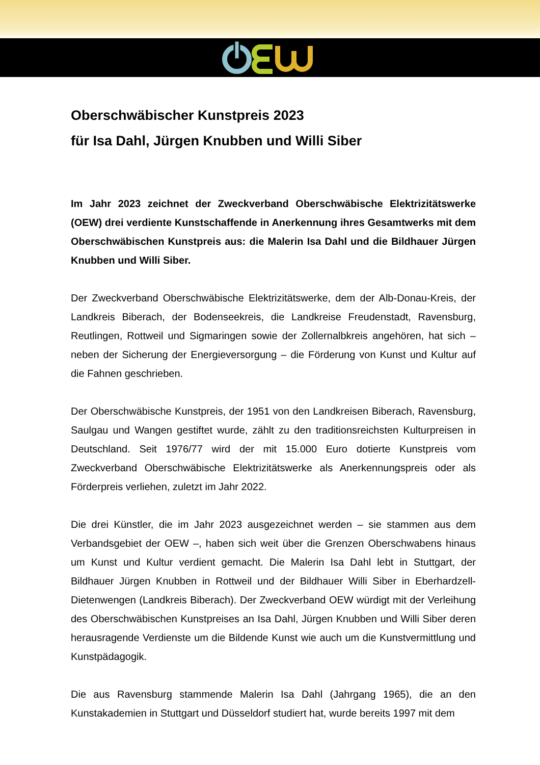Oberschwäbischer Kunstpreis 2023
für Isa Dahl, Jürgen Knubben und Willi Siber
Im Jahr 2023 zeichnet der Zweckverband Oberschwäbische Elektrizitätswerke (OEW) drei verdiente Kunstschaffende in Anerkennung ihres Gesamtwerks mit dem Oberschwäbischen Kunstpreis aus: die Malerin Isa Dahl und die Bildhauer Jürgen Knubben und Willi Siber.
Der Zweckverband Oberschwäbische Elektrizitätswerke, dem der Alb-Donau-Kreis, der Landkreis Biberach, der Bodenseekreis, die Landkreise Freudenstadt, Ravensburg, Reutlingen, Rottweil und Sigmaringen sowie der Zollernalbkreis angehören, hat sich – neben der Sicherung der Energieversorgung – die Förderung von Kunst und Kultur auf die Fahnen geschrieben.
Der Oberschwäbische Kunstpreis, der 1951 von den Landkreisen Biberach, Ravensburg, Saulgau und Wangen gestiftet wurde, zählt zu den traditionsreichsten Kulturpreisen in Deutschland. Seit 1976/77 wird der mit 15.000 Euro dotierte Kunstpreis vom Zweckverband Oberschwäbische Elektrizitätswerke als Anerkennungspreis oder als Förderpreis verliehen, zuletzt im Jahr 2022.
Die drei Künstler, die im Jahr 2023 ausgezeichnet werden – sie stammen aus dem Verbandsgebiet der OEW –, haben sich weit über die Grenzen Oberschwabens hinaus um Kunst und Kultur verdient gemacht. Die Malerin Isa Dahl lebt in Stuttgart, der Bildhauer Jürgen Knubben in Rottweil und der Bildhauer Willi Siber in Eberhardzell-Dietenwengen (Landkreis Biberach). Der Zweckverband OEW würdigt mit der Verleihung des Oberschwäbischen Kunstpreises an Isa Dahl, Jürgen Knubben und Willi Siber deren herausragende Verdienste um die Bildende Kunst wie auch um die Kunstvermittlung und Kunstpädagogik.
Die aus Ravensburg stammende Malerin Isa Dahl (Jahrgang 1965), die an den Kunstakademien in Stuttgart und Düsseldorf studiert hat, wurde bereits 1997 mit dem